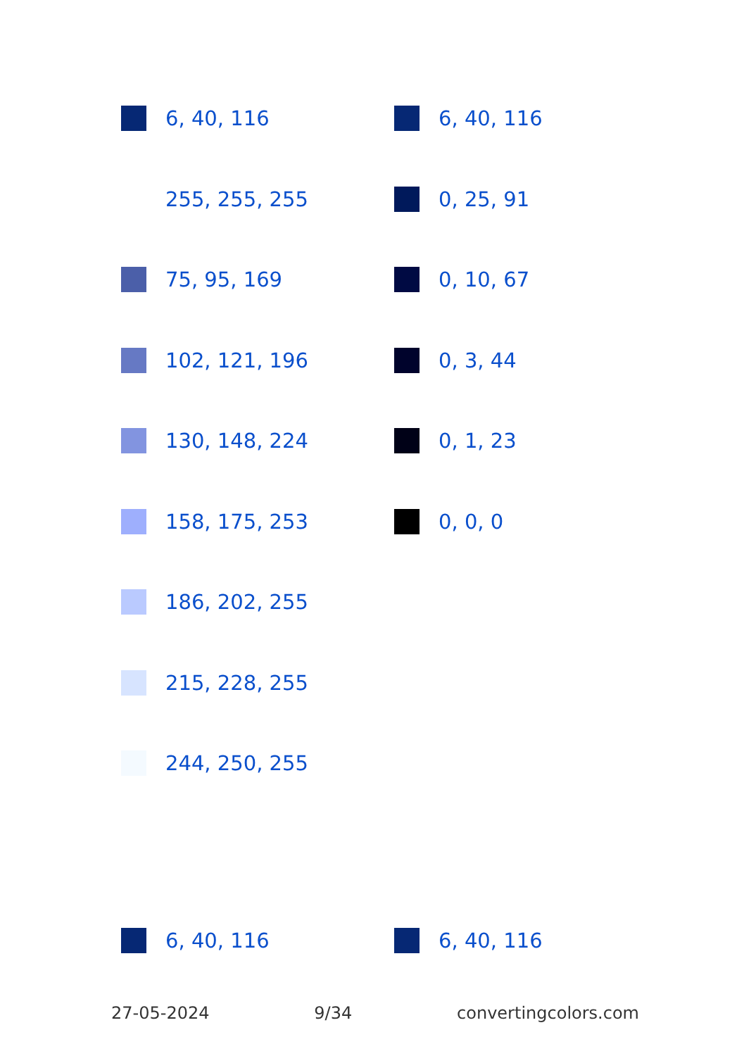6, 40, 116 6, 40, 116
255, 255, 255 0, 25, 91
75, 95, 169 0, 10, 67
102, 121, 196 0, 3, 44
130, 148, 224 0, 1, 23
158, 175, 253 0, 0, 0
186, 202, 255
215, 228, 255
244, 250, 255
6, 40, 116 6, 40, 116
27-05-2024 9/34 convertingcolors.com